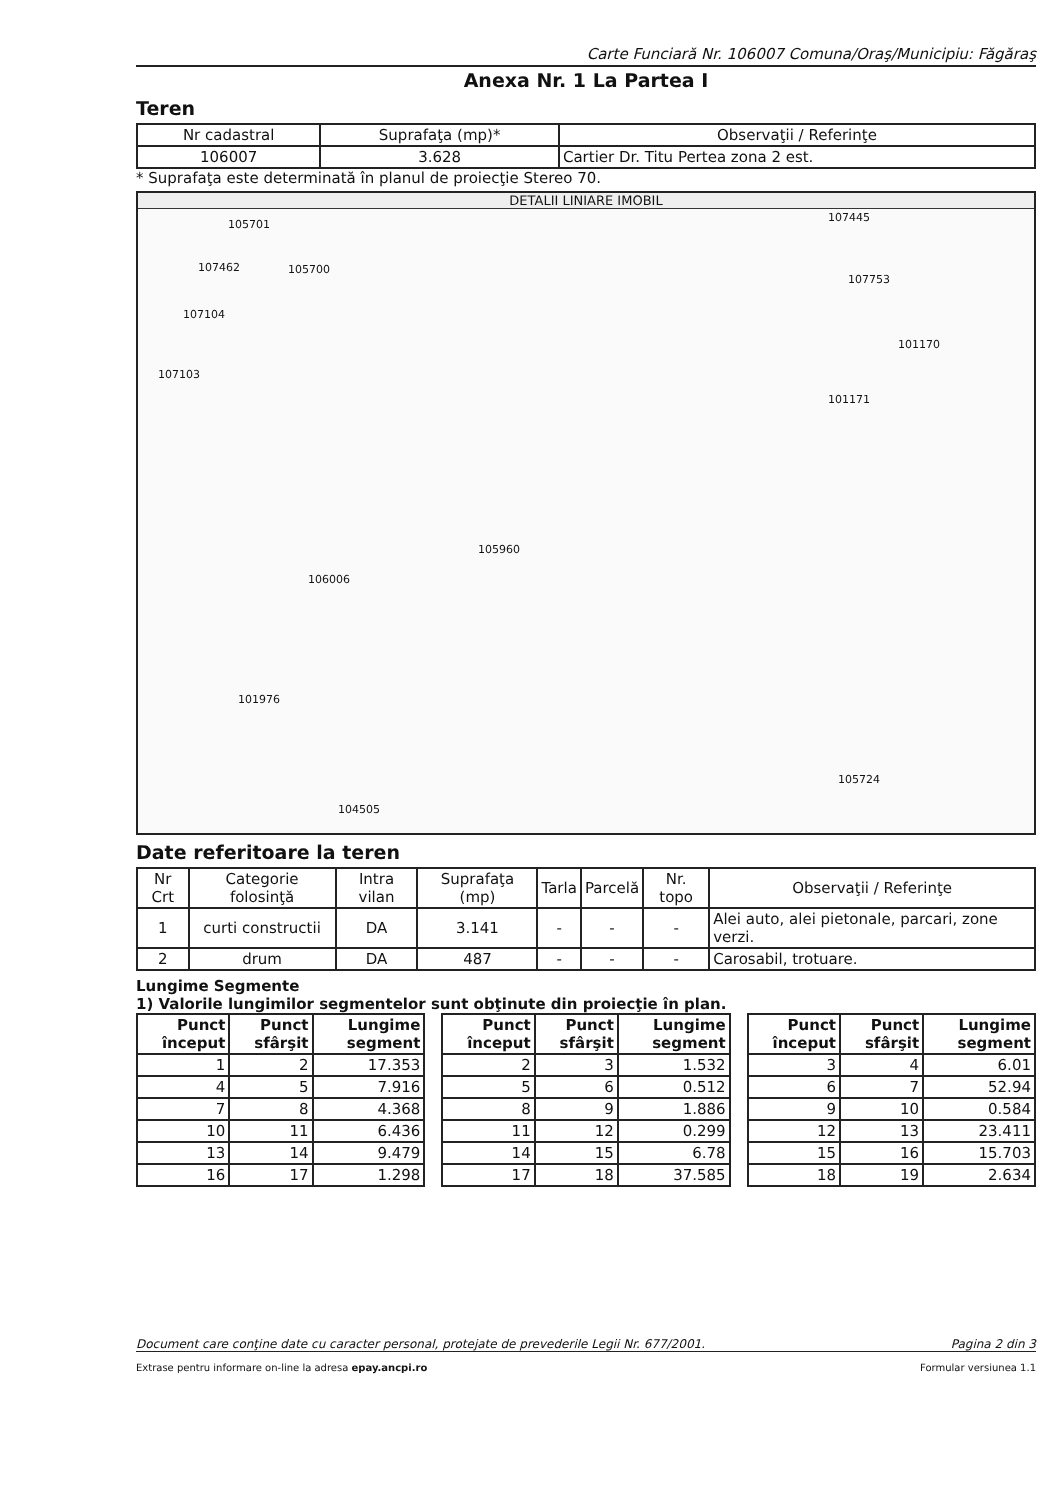Carte Funciară Nr. 106007 Comuna/Oraş/Municipiu: Făgăraş
Anexa Nr. 1 La Partea I
Teren
| Nr cadastral | Suprafaţa (mp)* | Observaţii / Referinţe |
| 106007 | 3.628 | Cartier Dr. Titu Pertea zona 2 est. |
* Suprafaţa este determinată în planul de proiecţie Stereo 70.
DETALII LINIARE IMOBIL
105701
105700 107462
107104
107103
107445
107753
101170
101171
105960
106006
101976
105724
104505
Date referitoare la teren
| Nr Crt | Categorie folosinţă | Intra vilan | Suprafaţa (mp) | Tarla | Parcelă | Nr. topo | Observaţii / Referinţe |
| 1 | curti constructii | DA | 3.141 | - | - | - | Alei auto, alei pietonale, parcari, zone verzi. |
| 2 | drum | DA | 487 | - | - | - | Carosabil, trotuare. |
Lungime Segmente
1) Valorile lungimilor segmentelor sunt obţinute din proiecţie în plan.
| Punct început | Punct sfârşit | Lungime segment |
| --- | --- | --- |
| 1 | 2 | 17.353 |
| 4 | 5 | 7.916 |
| 7 | 8 | 4.368 |
| 10 | 11 | 6.436 |
| 13 | 14 | 9.479 |
| 16 | 17 | 1.298 |
| Punct început | Punct sfârşit | Lungime segment |
| --- | --- | --- |
| 2 | 3 | 1.532 |
| 5 | 6 | 0.512 |
| 8 | 9 | 1.886 |
| 11 | 12 | 0.299 |
| 14 | 15 | 6.78 |
| 17 | 18 | 37.585 |
| Punct început | Punct sfârşit | Lungime segment |
| --- | --- | --- |
| 3 | 4 | 6.01 |
| 6 | 7 | 52.94 |
| 9 | 10 | 0.584 |
| 12 | 13 | 23.411 |
| 15 | 16 | 15.703 |
| 18 | 19 | 2.634 |
Document care conţine date cu caracter personal, protejate de prevederile Legii Nr. 677/2001. Pagina 2 din 3
Extrase pentru informare on-line la adresa epay.ancpi.ro Formular versiunea 1.1